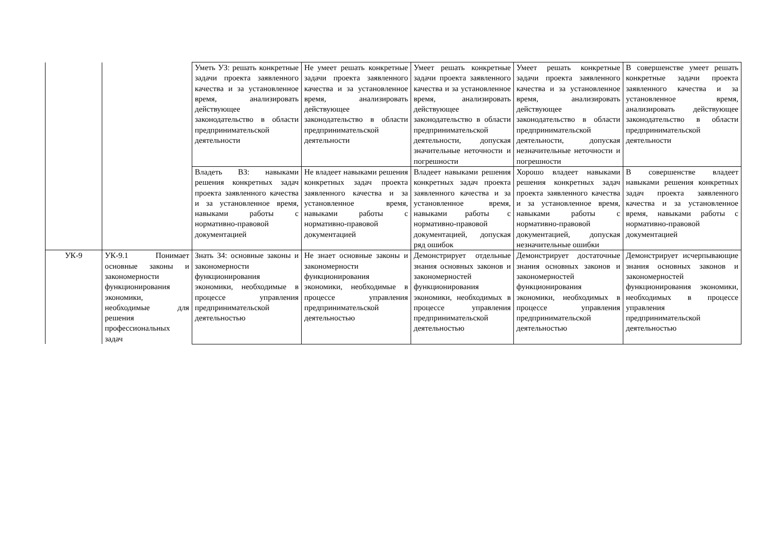| | | Уметь УЗ: решать конкретные задачи проекта заявленного качества и за установленное время, анализировать действующее законодательство в области предпринимательской деятельности | Не умеет решать конкретные задачи проекта заявленного качества и за установленное время, анализировать действующее законодательство в области предпринимательской деятельности | Умеет решать конкретные задачи проекта заявленного качества и за установленное время, анализировать действующее законодательство в области предпринимательской деятельности, допуская значительные неточности и погрешности | Умеет решать конкретные задачи проекта заявленного качества и за установленное время, анализировать действующее законодательство в области предпринимательской деятельности, допуская незначительные неточности и погрешности | В совершенстве умеет решать конкретные задачи проекта заявленного качества и за установленное время, анализировать действующее законодательство в области предпринимательской деятельности |
| | | Владеть ВЗ: навыками решения конкретных задач проекта заявленного качества и за установленное время, навыками работы с нормативно-правовой документацией | Не владеет навыками решения конкретных задач проекта заявленного качества и за установленное время, навыками работы с нормативно-правовой документацией | Владеет навыками решения конкретных задач проекта заявленного качества и за установленное время, навыками работы с нормативно-правовой документацией, допуская ряд ошибок | Хорошо владеет навыками решения конкретных задач проекта заявленного качества и за установленное время, навыками работы с нормативно-правовой документацией, допуская незначительные ошибки | В совершенстве владеет навыками решения конкретных задач проекта заявленного качества и за установленное время, навыками работы с нормативно-правовой документацией |
| УК-9 | УК-9.1 Понимает основные законы и закономерности функционирования экономики, необходимые для решения профессиональных задач | Знать З4: основные законы и закономерности функционирования экономики, необходимые в процессе управления предпринимательской деятельностью | Не знает основные законы и закономерности функционирования экономики, необходимые в процессе управления предпринимательской деятельностью | Демонстрирует отдельные знания основных законов и закономерностей функционирования экономики, необходимых в процессе управления предпринимательской деятельностью | Демонстрирует достаточные знания основных законов и закономерностей функционирования экономики, необходимых в процессе управления предпринимательской деятельностью | Демонстрирует исчерпывающие знания основных законов и закономерностей функционирования экономики, необходимых в процессе управления предпринимательской деятельностью |